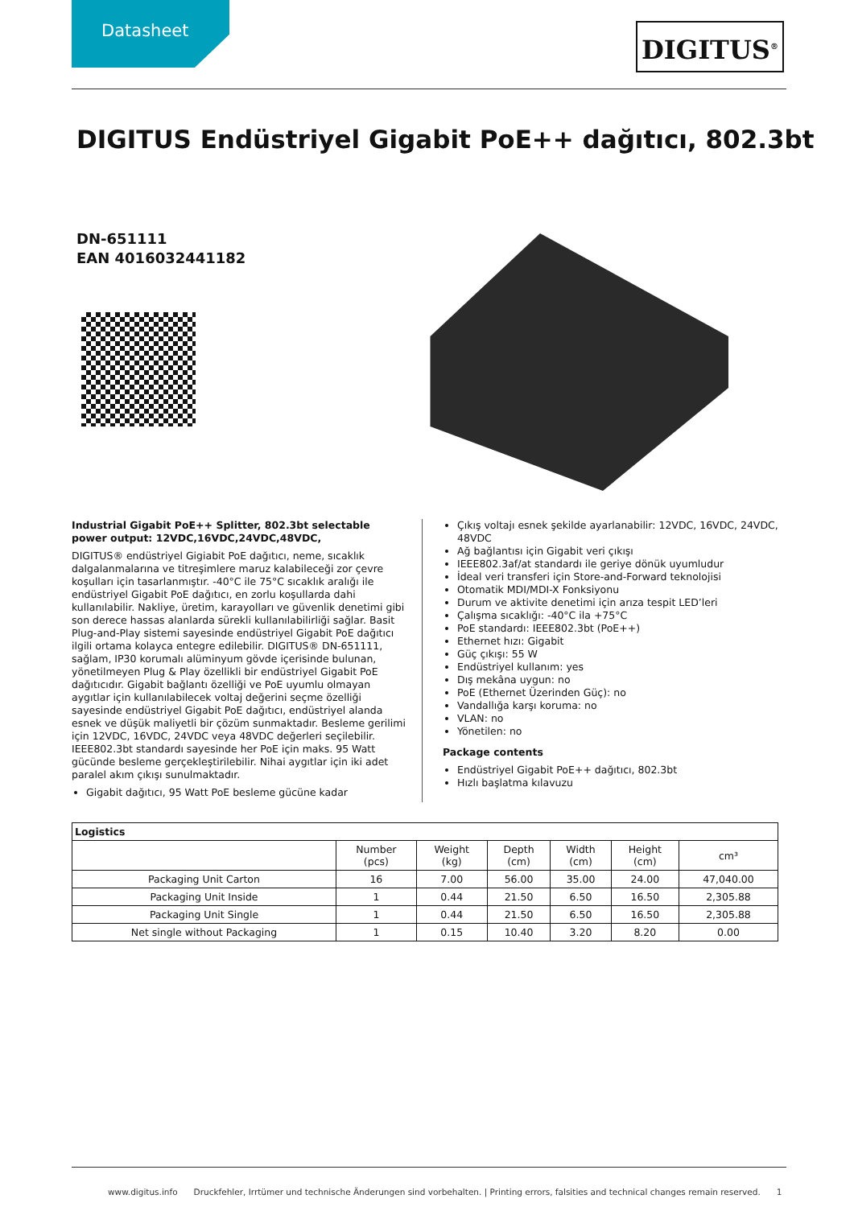Datasheet DIGITUS<sup>®</sup>
DIGITUS Endüstriyel Gigabit PoE++ dağıtıcı, 802.3bt
DN-651111
EAN 4016032441182
Industrial Gigabit PoE++ Splitter, 802.3bt selectable power output: 12VDC,16VDC,24VDC,48VDC,
DIGITUS® endüstriyel Gigiabit PoE dağıtıcı, neme, sıcaklık dalgalanmalarına ve titreşimlere maruz kalabileceği zor çevre koşulları için tasarlanmıştır. -40°C ile 75°C sıcaklık aralığı ile endüstriyel Gigabit PoE dağıtıcı, en zorlu koşullarda dahi kullanılabilir. Nakliye, üretim, karayolları ve güvenlik denetimi gibi son derece hassas alanlarda sürekli kullanılabilirliği sağlar. Basit Plug-and-Play sistemi sayesinde endüstriyel Gigabit PoE dağıtıcı ilgili ortama kolayca entegre edilebilir. DIGITUS® DN-651111, sağlam, IP30 korumalı alüminyum gövde içerisinde bulunan, yönetilmeyen Plug & Play özellikli bir endüstriyel Gigabit PoE dağıtıcıdır. Gigabit bağlantı özelliği ve PoE uyumlu olmayan aygıtlar için kullanılabilecek voltaj değerini seçme özelliği sayesinde endüstriyel Gigabit PoE dağıtıcı, endüstriyel alanda esnek ve düşük maliyetli bir çözüm sunmaktadır. Besleme gerilimi için 12VDC, 16VDC, 24VDC veya 48VDC değerleri seçilebilir. IEEE802.3bt standardı sayesinde her PoE için maks. 95 Watt gücünde besleme gerçekleştirilebilir. Nihai aygıtlar için iki adet paralel akım çıkışı sunulmaktadır.
Gigabit dağıtıcı, 95 Watt PoE besleme gücüne kadar
Çıkış voltajı esnek şekilde ayarlanabilir: 12VDC, 16VDC, 24VDC, 48VDC
Ağ bağlantısı için Gigabit veri çıkışı
IEEE802.3af/at standardı ile geriye dönük uyumludur
İdeal veri transferi için Store-and-Forward teknolojisi
Otomatik MDI/MDI-X Fonksiyonu
Durum ve aktivite denetimi için arıza tespit LED’leri
Çalışma sıcaklığı: -40°C ila +75°C
PoE standardı: IEEE802.3bt (PoE++)
Ethernet hızı: Gigabit
Güç çıkışı: 55 W
Endüstriyel kullanım: yes
Dış mekâna uygun: no
PoE (Ethernet Üzerinden Güç): no
Vandallığa karşı koruma: no
VLAN: no
Yönetilen: no
Package contents
Endüstriyel Gigabit PoE++ dağıtıcı, 802.3bt
Hızlı başlatma kılavuzu
| Logistics | | | | | | |
| --- | --- | --- | --- | --- | --- | --- |
| | Number (pcs) | Weight (kg) | Depth (cm) | Width (cm) | Height (cm) | cm³ |
| Packaging Unit Carton | 16 | 7.00 | 56.00 | 35.00 | 24.00 | 47,040.00 |
| Packaging Unit Inside | 1 | 0.44 | 21.50 | 6.50 | 16.50 | 2,305.88 |
| Packaging Unit Single | 1 | 0.44 | 21.50 | 6.50 | 16.50 | 2,305.88 |
| Net single without Packaging | 1 | 0.15 | 10.40 | 3.20 | 8.20 | 0.00 |
www.digitus.info Druckfehler, Irrtümer und technische Änderungen sind vorbehalten. | Printing errors, falsities and technical changes remain reserved. 1